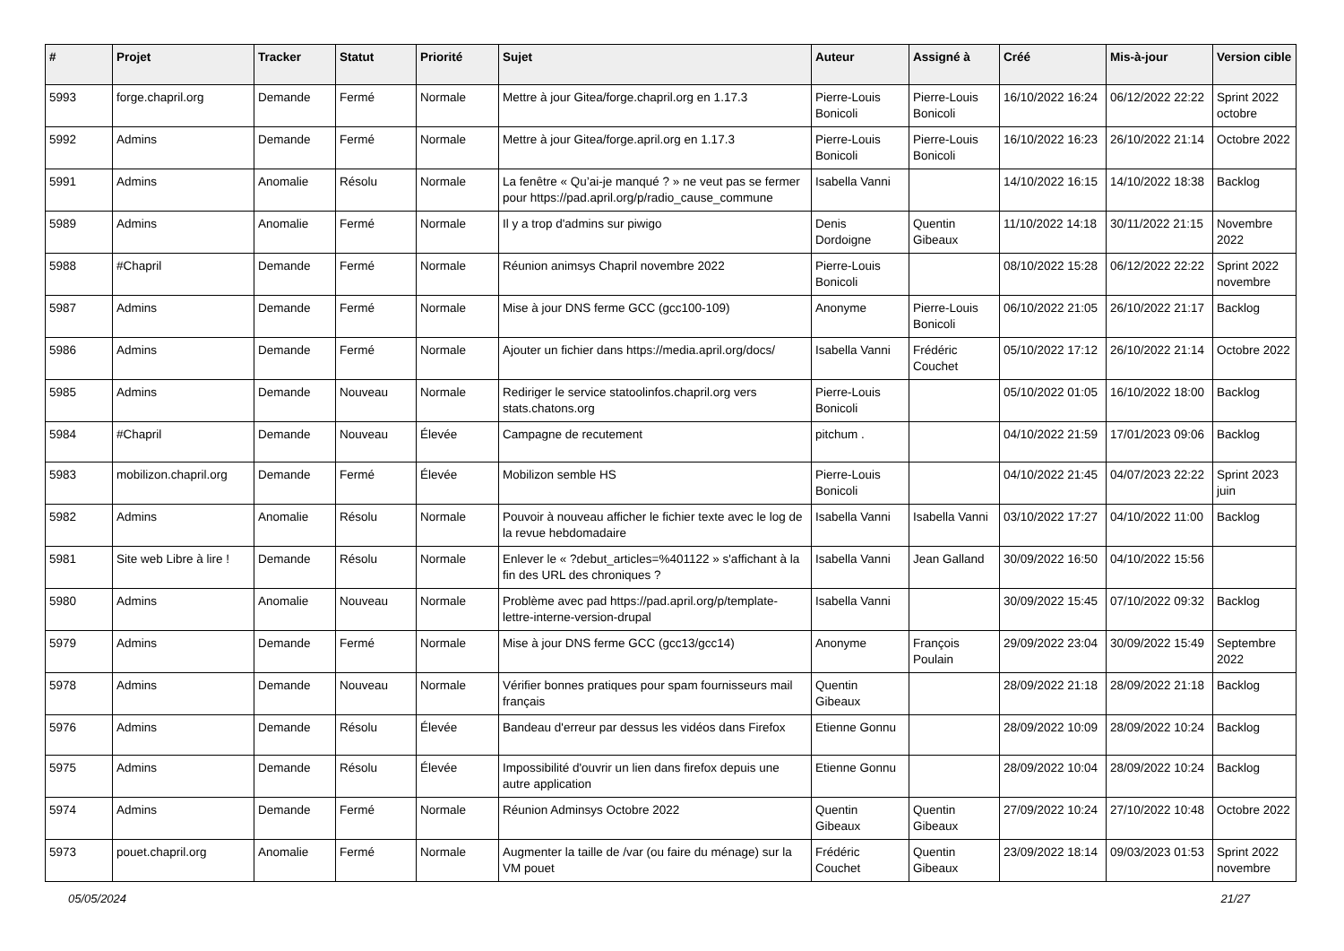| # | Projet | Tracker | Statut | Priorité | Sujet | Auteur | Assigné à | Créé | Mis-à-jour | Version cible |
| --- | --- | --- | --- | --- | --- | --- | --- | --- | --- | --- |
| 5993 | forge.chapril.org | Demande | Fermé | Normale | Mettre à jour Gitea/forge.chapril.org en 1.17.3 | Pierre-Louis Bonicoli | Pierre-Louis Bonicoli | 16/10/2022 16:24 | 06/12/2022 22:22 | Sprint 2022 octobre |
| 5992 | Admins | Demande | Fermé | Normale | Mettre à jour Gitea/forge.april.org en 1.17.3 | Pierre-Louis Bonicoli | Pierre-Louis Bonicoli | 16/10/2022 16:23 | 26/10/2022 21:14 | Octobre 2022 |
| 5991 | Admins | Anomalie | Résolu | Normale | La fenêtre « Qu’ai-je manqué ? » ne veut pas se fermer pour https://pad.april.org/p/radio_cause_commune | Isabella Vanni | | 14/10/2022 16:15 | 14/10/2022 18:38 | Backlog |
| 5989 | Admins | Anomalie | Fermé | Normale | Il y a trop d'admins sur piwigo | Denis Dordoigne | Quentin Gibeaux | 11/10/2022 14:18 | 30/11/2022 21:15 | Novembre 2022 |
| 5988 | #Chapril | Demande | Fermé | Normale | Réunion animsys Chapril novembre 2022 | Pierre-Louis Bonicoli | | 08/10/2022 15:28 | 06/12/2022 22:22 | Sprint 2022 novembre |
| 5987 | Admins | Demande | Fermé | Normale | Mise à jour DNS ferme GCC (gcc100-109) | Anonyme | Pierre-Louis Bonicoli | 06/10/2022 21:05 | 26/10/2022 21:17 | Backlog |
| 5986 | Admins | Demande | Fermé | Normale | Ajouter un fichier dans https://media.april.org/docs/ | Isabella Vanni | Frédéric Couchet | 05/10/2022 17:12 | 26/10/2022 21:14 | Octobre 2022 |
| 5985 | Admins | Demande | Nouveau | Normale | Rediriger le service statoolinfos.chapril.org vers stats.chatons.org | Pierre-Louis Bonicoli | | 05/10/2022 01:05 | 16/10/2022 18:00 | Backlog |
| 5984 | #Chapril | Demande | Nouveau | Élevée | Campagne de recutement | pitchum . | | 04/10/2022 21:59 | 17/01/2023 09:06 | Backlog |
| 5983 | mobilizon.chapril.org | Demande | Fermé | Élevée | Mobilizon semble HS | Pierre-Louis Bonicoli | | 04/10/2022 21:45 | 04/07/2023 22:22 | Sprint 2023 juin |
| 5982 | Admins | Anomalie | Résolu | Normale | Pouvoir à nouveau afficher le fichier texte avec le log de la revue hebdomadaire | Isabella Vanni | Isabella Vanni | 03/10/2022 17:27 | 04/10/2022 11:00 | Backlog |
| 5981 | Site web Libre à lire ! | Demande | Résolu | Normale | Enlever le « ?debut_articles=%401122 » s'affichant à la fin des URL des chroniques ? | Isabella Vanni | Jean Galland | 30/09/2022 16:50 | 04/10/2022 15:56 | |
| 5980 | Admins | Anomalie | Nouveau | Normale | Problème avec pad https://pad.april.org/p/template-lettre-interne-version-drupal | Isabella Vanni | | 30/09/2022 15:45 | 07/10/2022 09:32 | Backlog |
| 5979 | Admins | Demande | Fermé | Normale | Mise à jour DNS ferme GCC (gcc13/gcc14) | Anonyme | François Poulain | 29/09/2022 23:04 | 30/09/2022 15:49 | Septembre 2022 |
| 5978 | Admins | Demande | Nouveau | Normale | Vérifier bonnes pratiques pour spam fournisseurs mail français | Quentin Gibeaux | | 28/09/2022 21:18 | 28/09/2022 21:18 | Backlog |
| 5976 | Admins | Demande | Résolu | Élevée | Bandeau d'erreur par dessus les vidéos dans Firefox | Etienne Gonnu | | 28/09/2022 10:09 | 28/09/2022 10:24 | Backlog |
| 5975 | Admins | Demande | Résolu | Élevée | Impossibilité d'ouvrir un lien dans firefox depuis une autre application | Etienne Gonnu | | 28/09/2022 10:04 | 28/09/2022 10:24 | Backlog |
| 5974 | Admins | Demande | Fermé | Normale | Réunion Adminsys Octobre 2022 | Quentin Gibeaux | Quentin Gibeaux | 27/09/2022 10:24 | 27/10/2022 10:48 | Octobre 2022 |
| 5973 | pouet.chapril.org | Anomalie | Fermé | Normale | Augmenter la taille de /var (ou faire du ménage) sur la VM pouet | Frédéric Couchet | Quentin Gibeaux | 23/09/2022 18:14 | 09/03/2023 01:53 | Sprint 2022 novembre |
05/05/2024 21/27